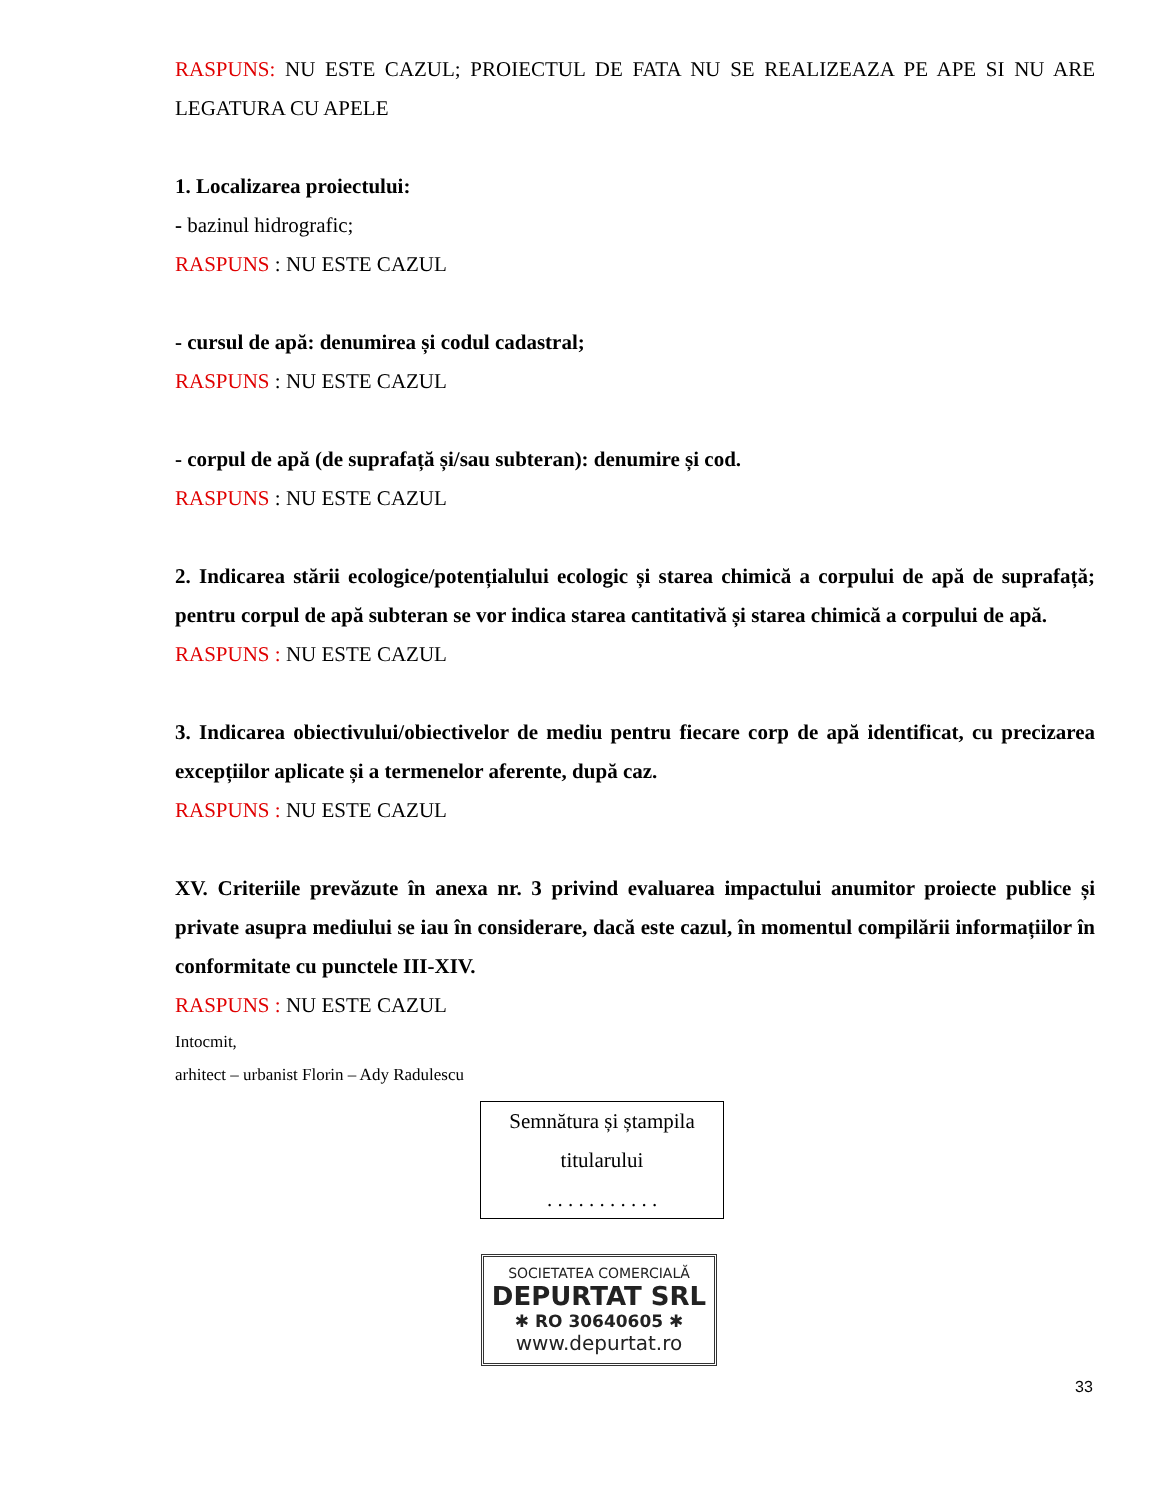RASPUNS: NU ESTE CAZUL; PROIECTUL DE FATA NU SE REALIZEAZA PE APE SI NU ARE LEGATURA CU APELE
1. Localizarea proiectului:
- bazinul hidrografic;
RASPUNS : NU ESTE CAZUL
- cursul de apă: denumirea și codul cadastral;
RASPUNS : NU ESTE CAZUL
- corpul de apă (de suprafață și/sau subteran): denumire și cod.
RASPUNS : NU ESTE CAZUL
2. Indicarea stării ecologice/potențialului ecologic și starea chimică a corpului de apă de suprafață; pentru corpul de apă subteran se vor indica starea cantitativă și starea chimică a corpului de apă.
RASPUNS : NU ESTE CAZUL
3. Indicarea obiectivului/obiectivelor de mediu pentru fiecare corp de apă identificat, cu precizarea excepțiilor aplicate și a termenelor aferente, după caz.
RASPUNS : NU ESTE CAZUL
XV. Criteriile prevăzute în anexa nr. 3 privind evaluarea impactului anumitor proiecte publice și private asupra mediului se iau în considerare, dacă este cazul, în momentul compilării informațiilor în conformitate cu punctele III-XIV.
RASPUNS : NU ESTE CAZUL
Intocmit,
arhitect – urbanist Florin – Ady Radulescu
Semnătura și ștampila
titularului
. . . . . . . . . . .
SOCIETATEA COMERCIALĂ
DEPURTAT SRL
✱ RO 30640605 ✱
www.depurtat.ro
33